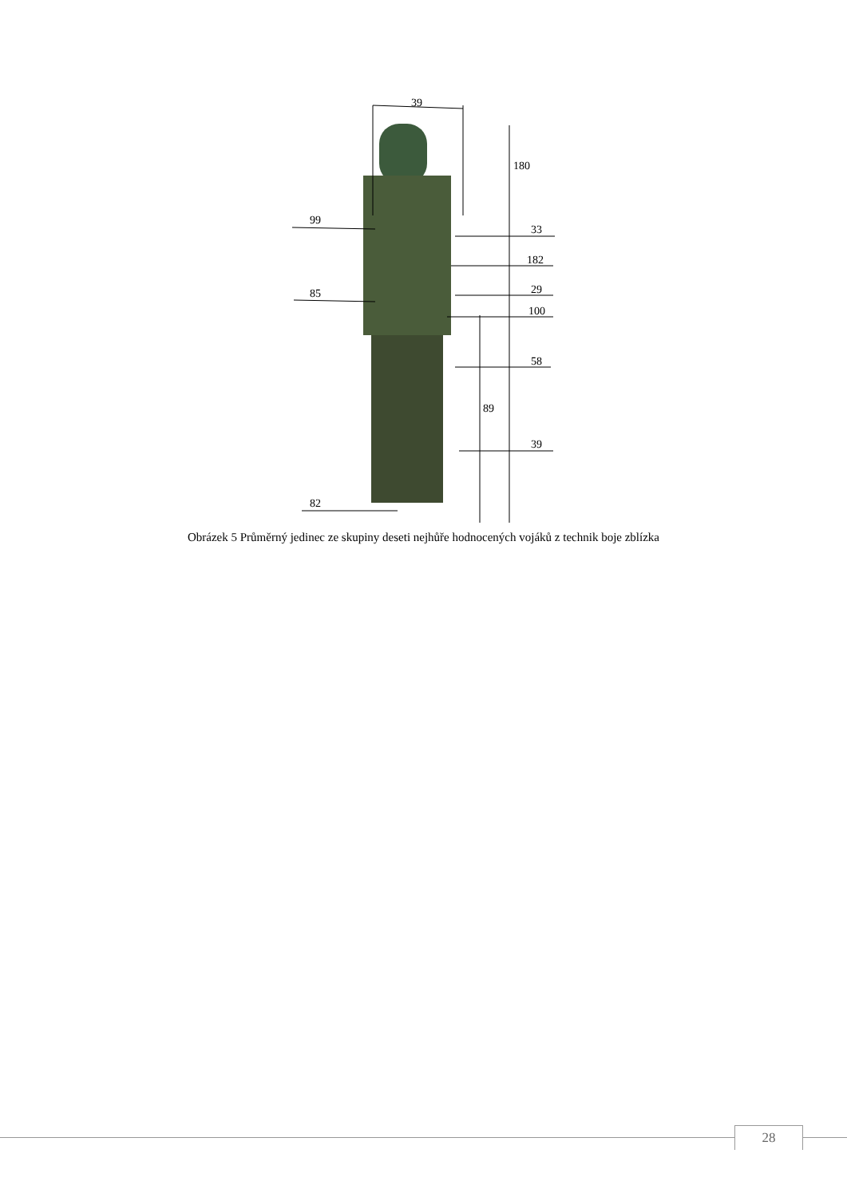39
180
99
33
182
85
29
100
58
89
39
82
Obrázek 5 Průměrný jedinec ze skupiny deseti nejhůře hodnocených vojáků z technik boje zblízka
28